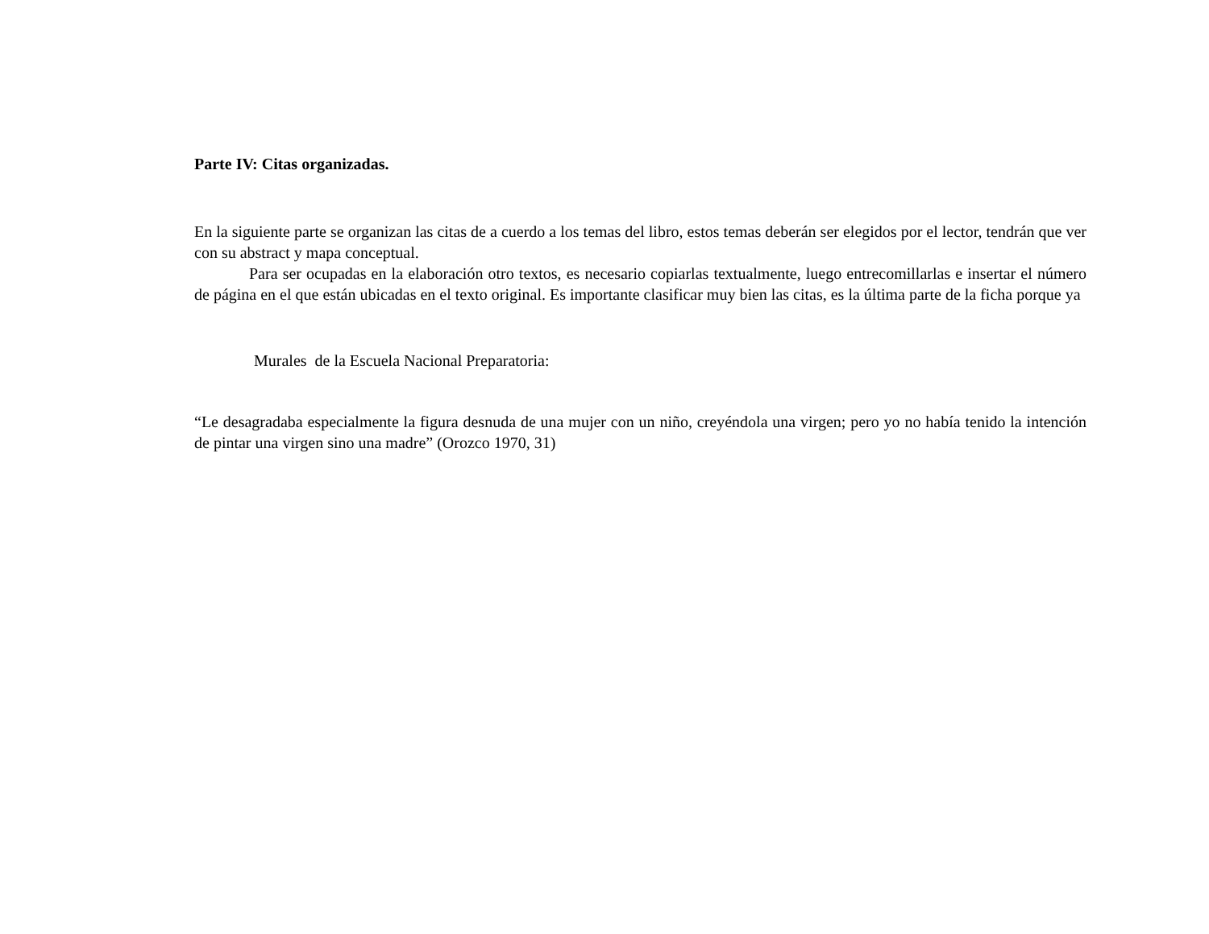Parte IV: Citas organizadas.
En la siguiente parte se organizan las citas de a cuerdo a los temas del libro, estos temas deberán ser elegidos por el lector, tendrán que ver con su abstract y mapa conceptual.
Para ser ocupadas en la elaboración otro textos, es necesario copiarlas textualmente, luego entrecomillarlas e insertar el número de página en el que están ubicadas en el texto original. Es importante clasificar muy bien las citas, es la última parte de la ficha porque ya
Murales de la Escuela Nacional Preparatoria:
“Le desagradaba especialmente la figura desnuda de una mujer con un niño, creyéndola una virgen; pero yo no había tenido la intención de pintar una virgen sino una madre” (Orozco 1970, 31)